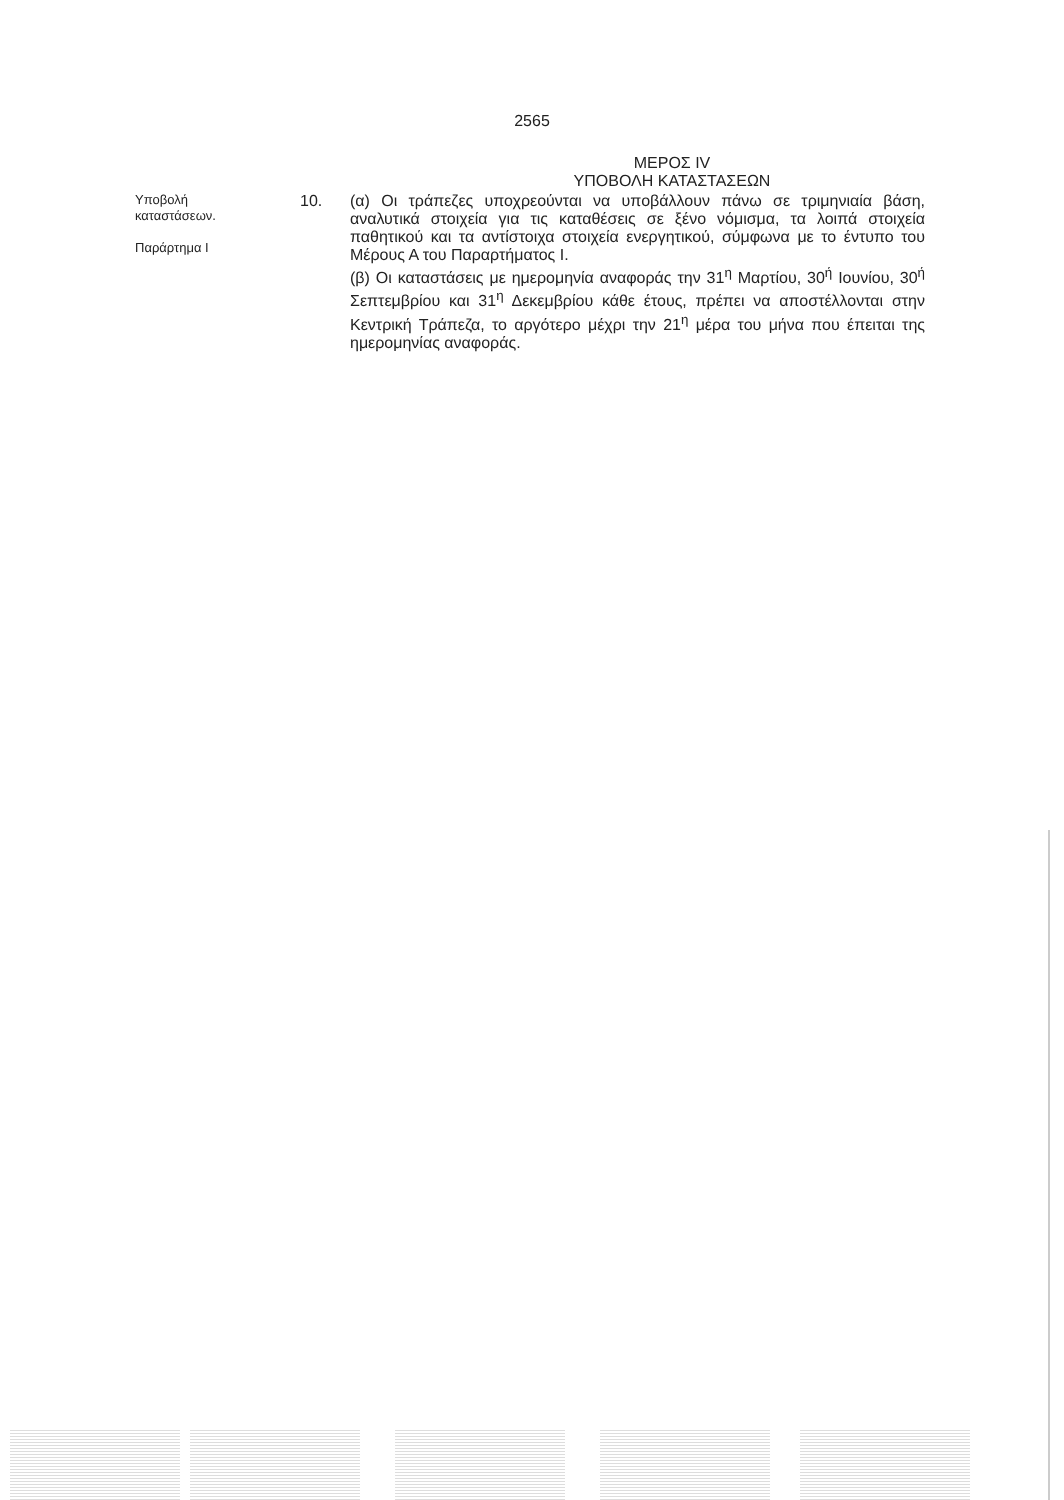2565
ΜΕΡΟΣ IV
ΥΠΟΒΟΛΗ ΚΑΤΑΣΤΑΣΕΩΝ
Υποβολή
καταστάσεων.
Παράρτημα I
10.
(α) Οι τράπεζες υποχρεούνται να υποβάλλουν πάνω σε τριμηνιαία βάση, αναλυτικά στοιχεία για τις καταθέσεις σε ξένο νόμισμα, τα λοιπά στοιχεία παθητικού και τα αντίστοιχα στοιχεία ενεργητικού, σύμφωνα με το έντυπο του Μέρους Α του Παραρτήματος I.
(β) Οι καταστάσεις με ημερομηνία αναφοράς την 31<sup>η</sup> Μαρτίου, 30<sup>ή</sup> Ιουνίου, 30<sup>ή</sup> Σεπτεμβρίου και 31<sup>η</sup> Δεκεμβρίου κάθε έτους, πρέπει να αποστέλλονται στην Κεντρική Τράπεζα, το αργότερο μέχρι την 21<sup>η</sup> μέρα του μήνα που έπειται της ημερομηνίας αναφοράς.